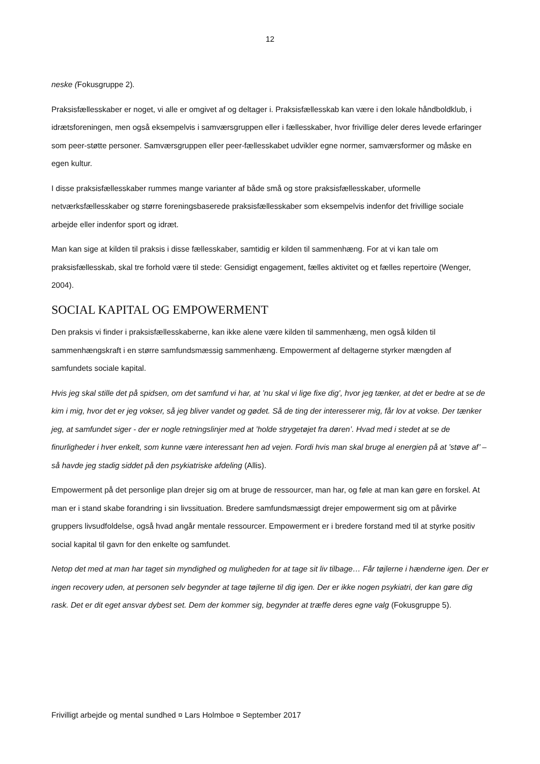12
neske (Fokusgruppe 2).
Praksisfællesskaber er noget, vi alle er omgivet af og deltager i. Praksisfællesskab kan være i den lokale håndboldklub, i idrætsforeningen, men også eksempelvis i samværsgruppen eller i fællesskaber, hvor frivil­lige deler deres levede erfaringer som peer-støtte personer. Samværsgruppen eller peer-fællesskabet ud­vikler egne normer, samværsformer og måske en egen kultur.
I disse praksisfællesskaber rummes mange varianter af både små og store praksisfællesskaber, uformelle netværksfællesskaber og større foreningsbaserede praksisfællesskaber som eksempelvis indenfor det frivil­lige sociale arbejde eller indenfor sport og idræt.
Man kan sige at kilden til praksis i disse fællesskaber, samtidig er kilden til sammenhæng. For at vi kan tale om praksisfællesskab, skal tre forhold være til stede: Gensidigt engagement, fælles aktivitet og et fælles repertoire (Wenger, 2004).
SOCIAL KAPITAL OG EMPOWERMENT
Den praksis vi finder i praksisfællesskaberne, kan ikke alene være kilden til sammenhæng, men også kilden til sammenhængskraft i en større samfundsmæssig sammenhæng. Empowerment af deltagerne styrker mængden af samfundets sociale kapital.
Hvis jeg skal stille det på spidsen, om det samfund vi har, at ’nu skal vi lige fixe dig’, hvor jeg tænker, at det er bedre at se de kim i mig, hvor det er jeg vokser, så jeg bliver vandet og gødet. Så de ting der interesserer mig, får lov at vokse. Der tænker jeg, at samfundet siger - der er nogle retningslinjer med at ’holde strygetø­jet fra døren’. Hvad med i stedet at se de finurligheder i hver enkelt, som kunne være interessant hen ad vejen. Fordi hvis man skal bruge al energien på at ’støve af’ – så havde jeg stadig siddet på den psykiatriske afdeling (Allis).
Empowerment på det personlige plan drejer sig om at bruge de ressourcer, man har, og føle at man kan gøre en forskel. At man er i stand skabe forandring i sin livssituation. Bredere samfundsmæssigt drejer em­powerment sig om at påvirke gruppers livsudfoldelse, også hvad angår mentale ressourcer. Empowerment er i bredere forstand med til at styrke positiv social kapital til gavn for den enkelte og samfundet.
Netop det med at man har taget sin myndighed og muligheden for at tage sit liv tilbage… Får tøjlerne i hænderne igen. Der er ingen recovery uden, at personen selv begynder at tage tøjlerne til dig igen. Der er ikke nogen psykiatri, der kan gøre dig rask. Det er dit eget ansvar dybest set. Dem der kommer sig, begynder at træffe deres egne valg (Fokusgruppe 5).
Frivilligt arbejde og mental sundhed ¤ Lars Holmboe ¤ September 2017